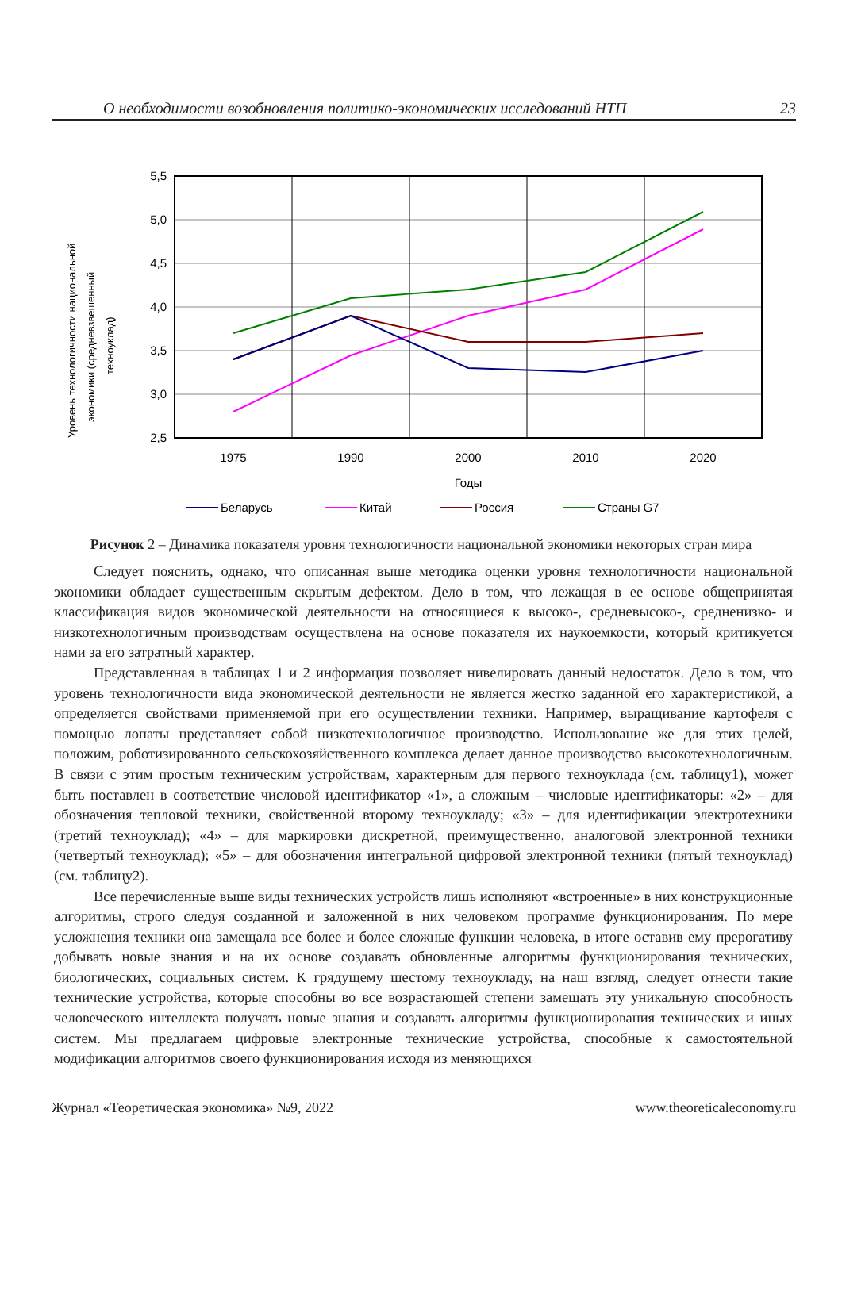О необходимости возобновления политико-экономических исследований НТП 23
Уровень технологичности национальной
экономики (средневзвешенный
техноуклад)
5,5
5,0
4,5
4,0
3,5
3,0
2,5
1975
1990
2000
2010
2020
Годы
Беларусь
Китай
Россия
Страны G7
Рисунок 2 – Динамика показателя уровня технологичности национальной экономики некоторых стран мира
Следует пояснить, однако, что описанная выше методика оценки уровня технологичности национальной экономики обладает существенным скрытым дефектом. Дело в том, что лежащая в ее основе общепринятая классификация видов экономической деятельности на относящиеся к высоко-, средневысоко-, средненизко- и низкотехнологичным производствам осуществлена на основе показателя их наукоемкости, который критикуется нами за его затратный характер.
Представленная в таблицах 1 и 2 информация позволяет нивелировать данный недостаток. Дело в том, что уровень технологичности вида экономической деятельности не является жестко заданной его характеристикой, а определяется свойствами применяемой при его осуществлении техники. Например, выращивание картофеля с помощью лопаты представляет собой низкотехнологичное производство. Использование же для этих целей, положим, роботизированного сельскохозяйственного комплекса делает данное производство высокотехнологичным. В связи с этим простым техническим устройствам, характерным для первого техноуклада (см. таблицу1), может быть поставлен в соответствие числовой идентификатор «1», а сложным – числовые идентификаторы: «2» – для обозначения тепловой техники, свойственной второму техноукладу; «3» – для идентификации электротехники (третий техноуклад); «4» – для маркировки дискретной, преимущественно, аналоговой электронной техники (четвертый техноуклад); «5» – для обозначения интегральной цифровой электронной техники (пятый техноуклад) (см. таблицу2).
Все перечисленные выше виды технических устройств лишь исполняют «встроенные» в них конструкционные алгоритмы, строго следуя созданной и заложенной в них человеком программе функционирования. По мере усложнения техники она замещала все более и более сложные функции человека, в итоге оставив ему прерогативу добывать новые знания и на их основе создавать обновленные алгоритмы функционирования технических, биологических, социальных систем. К грядущему шестому техноукладу, на наш взгляд, следует отнести такие технические устройства, которые способны во все возрастающей степени замещать эту уникальную способность человеческого интеллекта получать новые знания и создавать алгоритмы функционирования технических и иных систем. Мы предлагаем цифровые электронные технические устройства, способные к самостоятельной модификации алгоритмов своего функционирования исходя из меняющихся
Журнал «Теоретическая экономика» №9, 2022 www.theoreticaleconomy.ru